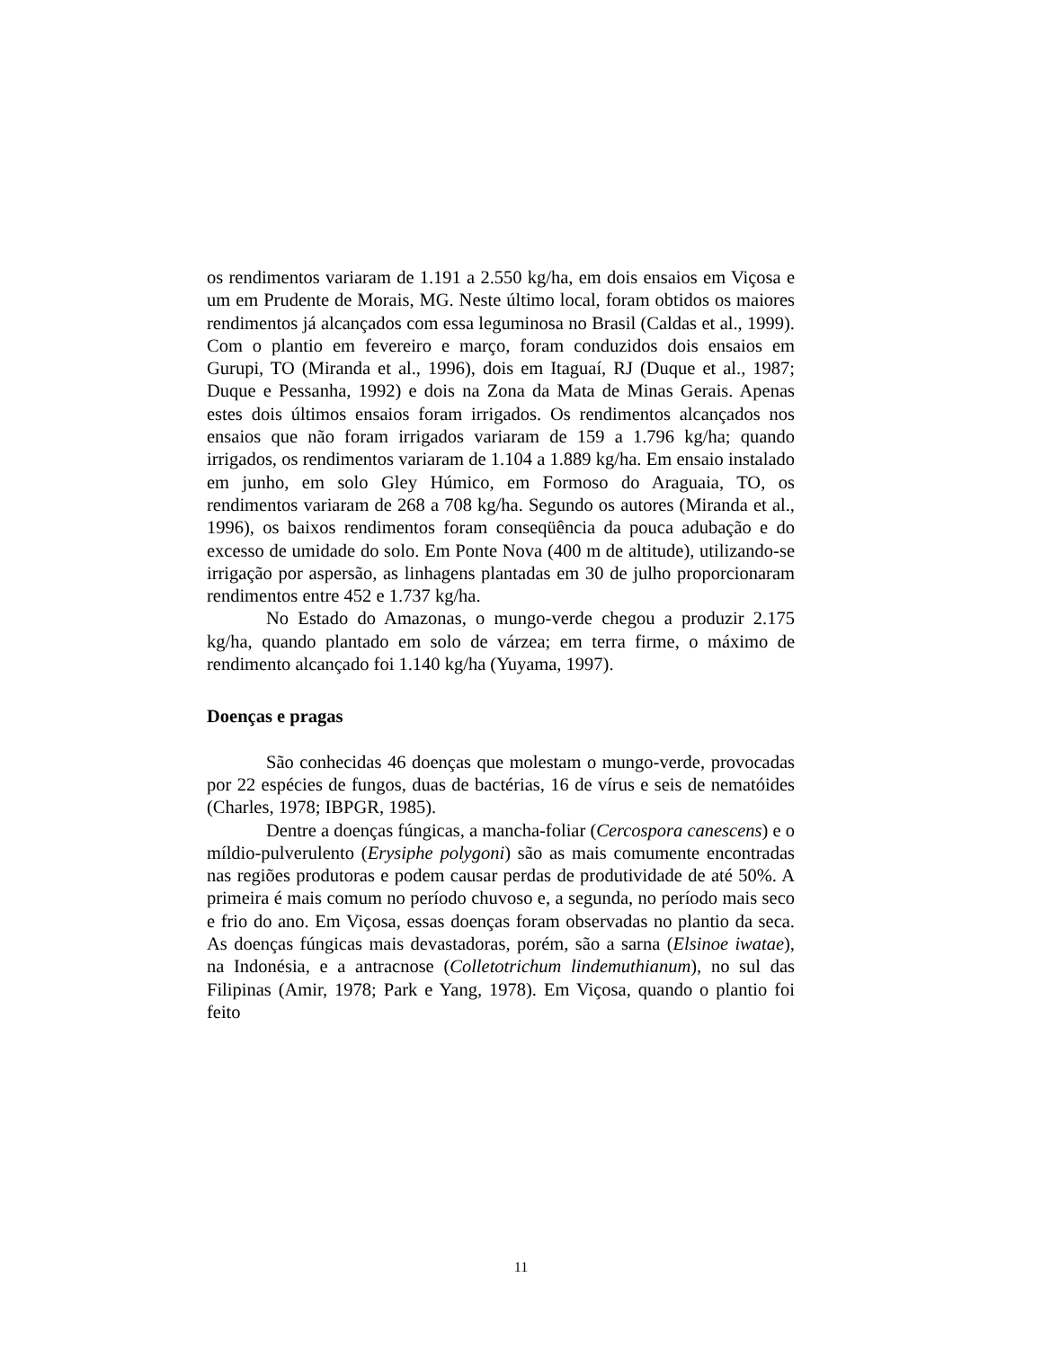os rendimentos variaram de 1.191 a 2.550 kg/ha, em dois ensaios em Viçosa e um em Prudente de Morais, MG. Neste último local, foram obtidos os maiores rendimentos já alcançados com essa leguminosa no Brasil (Caldas et al., 1999). Com o plantio em fevereiro e março, foram conduzidos dois ensaios em Gurupi, TO (Miranda et al., 1996), dois em Itaguaí, RJ (Duque et al., 1987; Duque e Pessanha, 1992) e dois na Zona da Mata de Minas Gerais. Apenas estes dois últimos ensaios foram irrigados. Os rendimentos alcançados nos ensaios que não foram irrigados variaram de 159 a 1.796 kg/ha; quando irrigados, os rendimentos variaram de 1.104 a 1.889 kg/ha. Em ensaio instalado em junho, em solo Gley Húmico, em Formoso do Araguaia, TO, os rendimentos variaram de 268 a 708 kg/ha. Segundo os autores (Miranda et al., 1996), os baixos rendimentos foram conseqüência da pouca adubação e do excesso de umidade do solo. Em Ponte Nova (400 m de altitude), utilizando-se irrigação por aspersão, as linhagens plantadas em 30 de julho proporcionaram rendimentos entre 452 e 1.737 kg/ha.
No Estado do Amazonas, o mungo-verde chegou a produzir 2.175 kg/ha, quando plantado em solo de várzea; em terra firme, o máximo de rendimento alcançado foi 1.140 kg/ha (Yuyama, 1997).
Doenças e pragas
São conhecidas 46 doenças que molestam o mungo-verde, provocadas por 22 espécies de fungos, duas de bactérias, 16 de vírus e seis de nematóides (Charles, 1978; IBPGR, 1985).
Dentre a doenças fúngicas, a mancha-foliar (Cercospora canescens) e o míldio-pulverulento (Erysiphe polygoni) são as mais comumente encontradas nas regiões produtoras e podem causar perdas de produtividade de até 50%. A primeira é mais comum no período chuvoso e, a segunda, no período mais seco e frio do ano. Em Viçosa, essas doenças foram observadas no plantio da seca. As doenças fúngicas mais devastadoras, porém, são a sarna (Elsinoe iwatae), na Indonésia, e a antracnose (Colletotrichum lindemuthianum), no sul das Filipinas (Amir, 1978; Park e Yang, 1978). Em Viçosa, quando o plantio foi feito
11